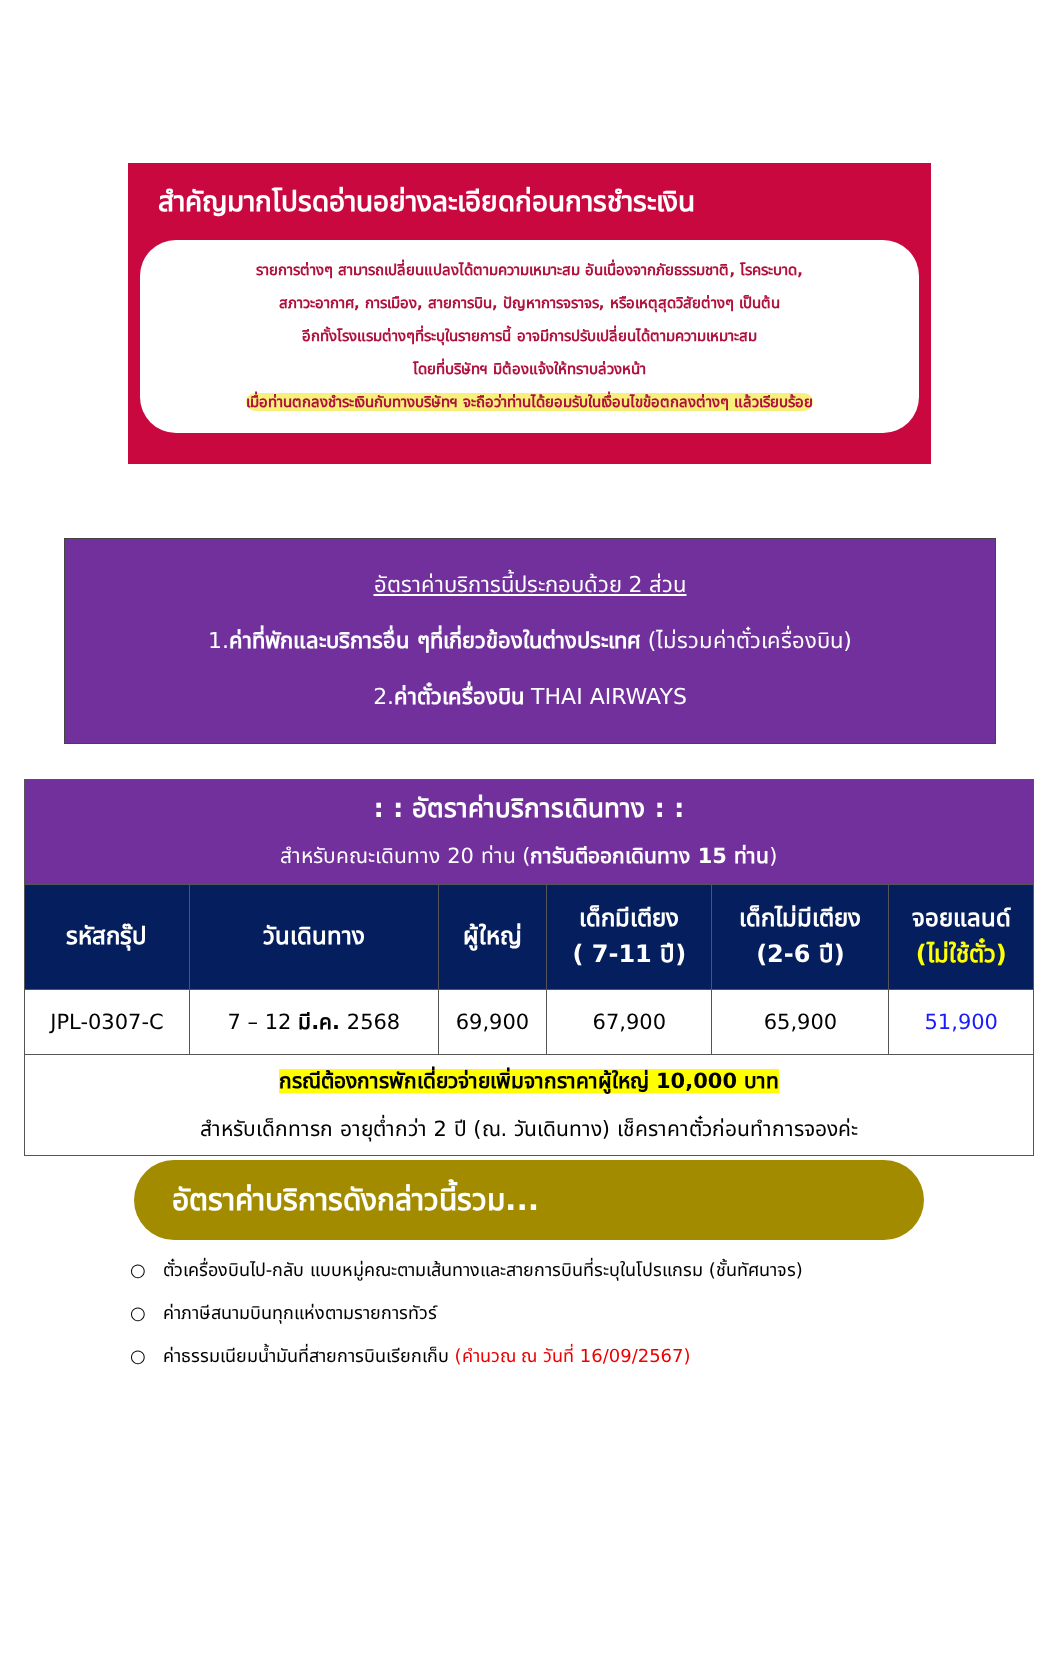สำคัญมากโปรดอ่านอย่างละเอียดก่อนการชำระเงิน
รายการต่างๆ สามารถเปลี่ยนแปลงได้ตามความเหมาะสม อันเนื่องจากภัยธรรมชาติ, โรคระบาด,
สภาวะอากาศ, การเมือง, สายการบิน, ปัญหาการจราจร, หรือเหตุสุดวิสัยต่างๆ เป็นต้น
อีกทั้งโรงแรมต่างๆที่ระบุในรายการนี้ อาจมีการปรับเปลี่ยนได้ตามความเหมาะสม
โดยที่บริษัทฯ มิต้องแจ้งให้ทราบล่วงหน้า
เมื่อท่านตกลงชำระเงินกับทางบริษัทฯ จะถือว่าท่านได้ยอมรับในเงื่อนไขข้อตกลงต่างๆ แล้วเรียบร้อย
อัตราค่าบริการนี้ประกอบด้วย 2 ส่วน
1.ค่าที่พักและบริการอื่น ๆที่เกี่ยวข้องในต่างประเทศ (ไม่รวมค่าตั๋วเครื่องบิน)
2.ค่าตั๋วเครื่องบิน THAI AIRWAYS
| : : อัตราค่าบริการเดินทาง : : สำหรับคณะเดินทาง 20 ท่าน ( การันตีออกเดินทาง 15 ท่าน ) | | | | | |
| รหัสกรุ๊ป | วันเดินทาง | ผู้ใหญ่ | เด็กมีเตียง ( 7-11 ปี) | เด็กไม่มีเตียง (2-6 ปี) | จอยแลนด์ (ไม่ใช้ตั๋ว) |
| JPL-0307-C | 7 – 12 มี.ค. 2568 | 69,900 | 67,900 | 65,900 | 51,900 |
| กรณีต้องการพักเดี่ยวจ่ายเพิ่มจากราคาผู้ใหญ่ 10,000 บาท สำหรับเด็กทารก อายุต่ำกว่า 2 ปี (ณ. วันเดินทาง) เช็คราคาตั๋วก่อนทำการจองค่ะ | | | | | |
อัตราค่าบริการดังกล่าวนี้รวม...
○ ตั๋วเครื่องบินไป-กลับ แบบหมู่คณะตามเส้นทางและสายการบินที่ระบุในโปรแกรม (ชั้นทัศนาจร)
○ ค่าภาษีสนามบินทุกแห่งตามรายการทัวร์
○ ค่าธรรมเนียมน้ำมันที่สายการบินเรียกเก็บ (คำนวณ ณ วันที่ 16/09/2567)